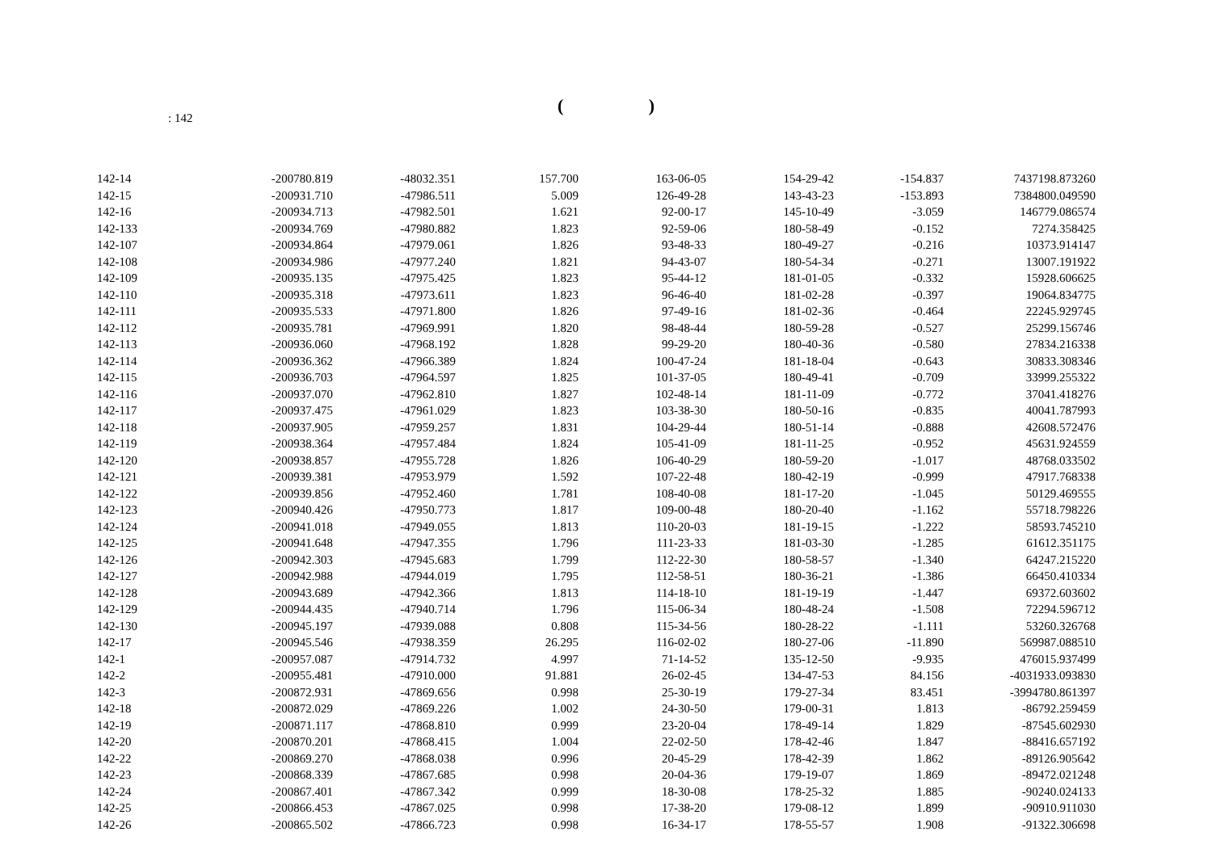( )
: 142
| 142-14 | -200780.819 | -48032.351 | 157.700 | 163-06-05 | 154-29-42 | -154.837 | 7437198.873260 |
| 142-15 | -200931.710 | -47986.511 | 5.009 | 126-49-28 | 143-43-23 | -153.893 | 7384800.049590 |
| 142-16 | -200934.713 | -47982.501 | 1.621 | 92-00-17 | 145-10-49 | -3.059 | 146779.086574 |
| 142-133 | -200934.769 | -47980.882 | 1.823 | 92-59-06 | 180-58-49 | -0.152 | 7274.358425 |
| 142-107 | -200934.864 | -47979.061 | 1.826 | 93-48-33 | 180-49-27 | -0.216 | 10373.914147 |
| 142-108 | -200934.986 | -47977.240 | 1.821 | 94-43-07 | 180-54-34 | -0.271 | 13007.191922 |
| 142-109 | -200935.135 | -47975.425 | 1.823 | 95-44-12 | 181-01-05 | -0.332 | 15928.606625 |
| 142-110 | -200935.318 | -47973.611 | 1.823 | 96-46-40 | 181-02-28 | -0.397 | 19064.834775 |
| 142-111 | -200935.533 | -47971.800 | 1.826 | 97-49-16 | 181-02-36 | -0.464 | 22245.929745 |
| 142-112 | -200935.781 | -47969.991 | 1.820 | 98-48-44 | 180-59-28 | -0.527 | 25299.156746 |
| 142-113 | -200936.060 | -47968.192 | 1.828 | 99-29-20 | 180-40-36 | -0.580 | 27834.216338 |
| 142-114 | -200936.362 | -47966.389 | 1.824 | 100-47-24 | 181-18-04 | -0.643 | 30833.308346 |
| 142-115 | -200936.703 | -47964.597 | 1.825 | 101-37-05 | 180-49-41 | -0.709 | 33999.255322 |
| 142-116 | -200937.070 | -47962.810 | 1.827 | 102-48-14 | 181-11-09 | -0.772 | 37041.418276 |
| 142-117 | -200937.475 | -47961.029 | 1.823 | 103-38-30 | 180-50-16 | -0.835 | 40041.787993 |
| 142-118 | -200937.905 | -47959.257 | 1.831 | 104-29-44 | 180-51-14 | -0.888 | 42608.572476 |
| 142-119 | -200938.364 | -47957.484 | 1.824 | 105-41-09 | 181-11-25 | -0.952 | 45631.924559 |
| 142-120 | -200938.857 | -47955.728 | 1.826 | 106-40-29 | 180-59-20 | -1.017 | 48768.033502 |
| 142-121 | -200939.381 | -47953.979 | 1.592 | 107-22-48 | 180-42-19 | -0.999 | 47917.768338 |
| 142-122 | -200939.856 | -47952.460 | 1.781 | 108-40-08 | 181-17-20 | -1.045 | 50129.469555 |
| 142-123 | -200940.426 | -47950.773 | 1.817 | 109-00-48 | 180-20-40 | -1.162 | 55718.798226 |
| 142-124 | -200941.018 | -47949.055 | 1.813 | 110-20-03 | 181-19-15 | -1.222 | 58593.745210 |
| 142-125 | -200941.648 | -47947.355 | 1.796 | 111-23-33 | 181-03-30 | -1.285 | 61612.351175 |
| 142-126 | -200942.303 | -47945.683 | 1.799 | 112-22-30 | 180-58-57 | -1.340 | 64247.215220 |
| 142-127 | -200942.988 | -47944.019 | 1.795 | 112-58-51 | 180-36-21 | -1.386 | 66450.410334 |
| 142-128 | -200943.689 | -47942.366 | 1.813 | 114-18-10 | 181-19-19 | -1.447 | 69372.603602 |
| 142-129 | -200944.435 | -47940.714 | 1.796 | 115-06-34 | 180-48-24 | -1.508 | 72294.596712 |
| 142-130 | -200945.197 | -47939.088 | 0.808 | 115-34-56 | 180-28-22 | -1.111 | 53260.326768 |
| 142-17 | -200945.546 | -47938.359 | 26.295 | 116-02-02 | 180-27-06 | -11.890 | 569987.088510 |
| 142-1 | -200957.087 | -47914.732 | 4.997 | 71-14-52 | 135-12-50 | -9.935 | 476015.937499 |
| 142-2 | -200955.481 | -47910.000 | 91.881 | 26-02-45 | 134-47-53 | 84.156 | -4031933.093830 |
| 142-3 | -200872.931 | -47869.656 | 0.998 | 25-30-19 | 179-27-34 | 83.451 | -3994780.861397 |
| 142-18 | -200872.029 | -47869.226 | 1.002 | 24-30-50 | 179-00-31 | 1.813 | -86792.259459 |
| 142-19 | -200871.117 | -47868.810 | 0.999 | 23-20-04 | 178-49-14 | 1.829 | -87545.602930 |
| 142-20 | -200870.201 | -47868.415 | 1.004 | 22-02-50 | 178-42-46 | 1.847 | -88416.657192 |
| 142-22 | -200869.270 | -47868.038 | 0.996 | 20-45-29 | 178-42-39 | 1.862 | -89126.905642 |
| 142-23 | -200868.339 | -47867.685 | 0.998 | 20-04-36 | 179-19-07 | 1.869 | -89472.021248 |
| 142-24 | -200867.401 | -47867.342 | 0.999 | 18-30-08 | 178-25-32 | 1.885 | -90240.024133 |
| 142-25 | -200866.453 | -47867.025 | 0.998 | 17-38-20 | 179-08-12 | 1.899 | -90910.911030 |
| 142-26 | -200865.502 | -47866.723 | 0.998 | 16-34-17 | 178-55-57 | 1.908 | -91322.306698 |